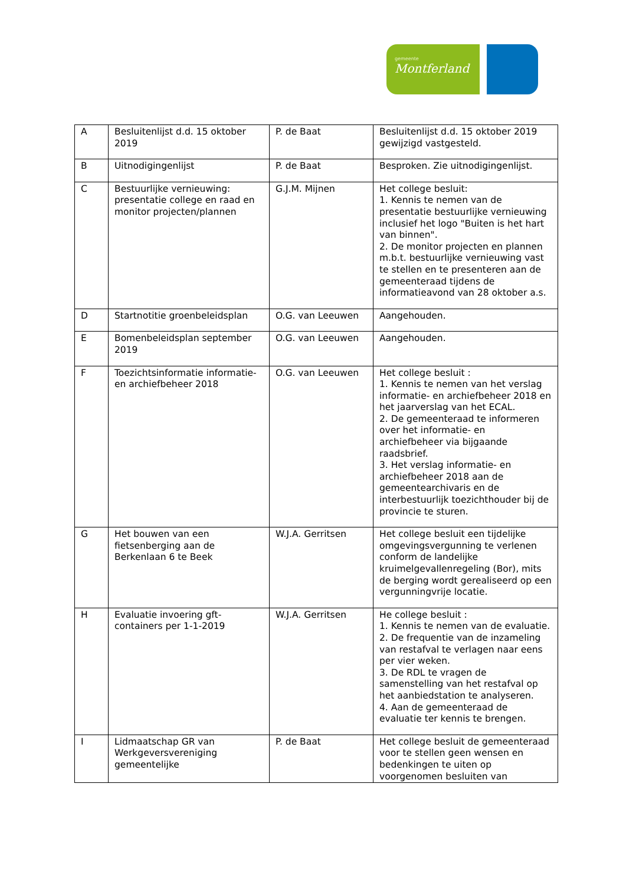gemeente
Montferland
| A | Besluitenlijst d.d. 15 oktober 2019 | P. de Baat | Besluitenlijst d.d. 15 oktober 2019 gewijzigd vastgesteld. |
| B | Uitnodigingenlijst | P. de Baat | Besproken. Zie uitnodigingenlijst. |
| C | Bestuurlijke vernieuwing: presentatie college en raad en monitor projecten/plannen | G.J.M. Mijnen | Het college besluit: 1. Kennis te nemen van de presentatie bestuurlijke vernieuwing inclusief het logo "Buiten is het hart van binnen". 2. De monitor projecten en plannen m.b.t. bestuurlijke vernieuwing vast te stellen en te presenteren aan de gemeenteraad tijdens de informatieavond van 28 oktober a.s. |
| D | Startnotitie groenbeleidsplan | O.G. van Leeuwen | Aangehouden. |
| E | Bomenbeleidsplan september 2019 | O.G. van Leeuwen | Aangehouden. |
| F | Toezichtsinformatie informatie- en archiefbeheer 2018 | O.G. van Leeuwen | Het college besluit : 1. Kennis te nemen van het verslag informatie- en archiefbeheer 2018 en het jaarverslag van het ECAL. 2. De gemeenteraad te informeren over het informatie- en archiefbeheer via bijgaande raadsbrief. 3. Het verslag informatie- en archiefbeheer 2018 aan de gemeentearchivaris en de interbestuurlijk toezichthouder bij de provincie te sturen. |
| G | Het bouwen van een fietsenberging aan de Berkenlaan 6 te Beek | W.J.A. Gerritsen | Het college besluit een tijdelijke omgevingsvergunning te verlenen conform de landelijke kruimelgevallenregeling (Bor), mits de berging wordt gerealiseerd op een vergunningvrije locatie. |
| H | Evaluatie invoering gft-containers per 1-1-2019 | W.J.A. Gerritsen | He college besluit : 1. Kennis te nemen van de evaluatie. 2. De frequentie van de inzameling van restafval te verlagen naar eens per vier weken. 3. De RDL te vragen de samenstelling van het restafval op het aanbiedstation te analyseren. 4. Aan de gemeenteraad de evaluatie ter kennis te brengen. |
| I | Lidmaatschap GR van Werkgeversvereniging gemeentelijke | P. de Baat | Het college besluit de gemeenteraad voor te stellen geen wensen en bedenkingen te uiten op voorgenomen besluiten van |